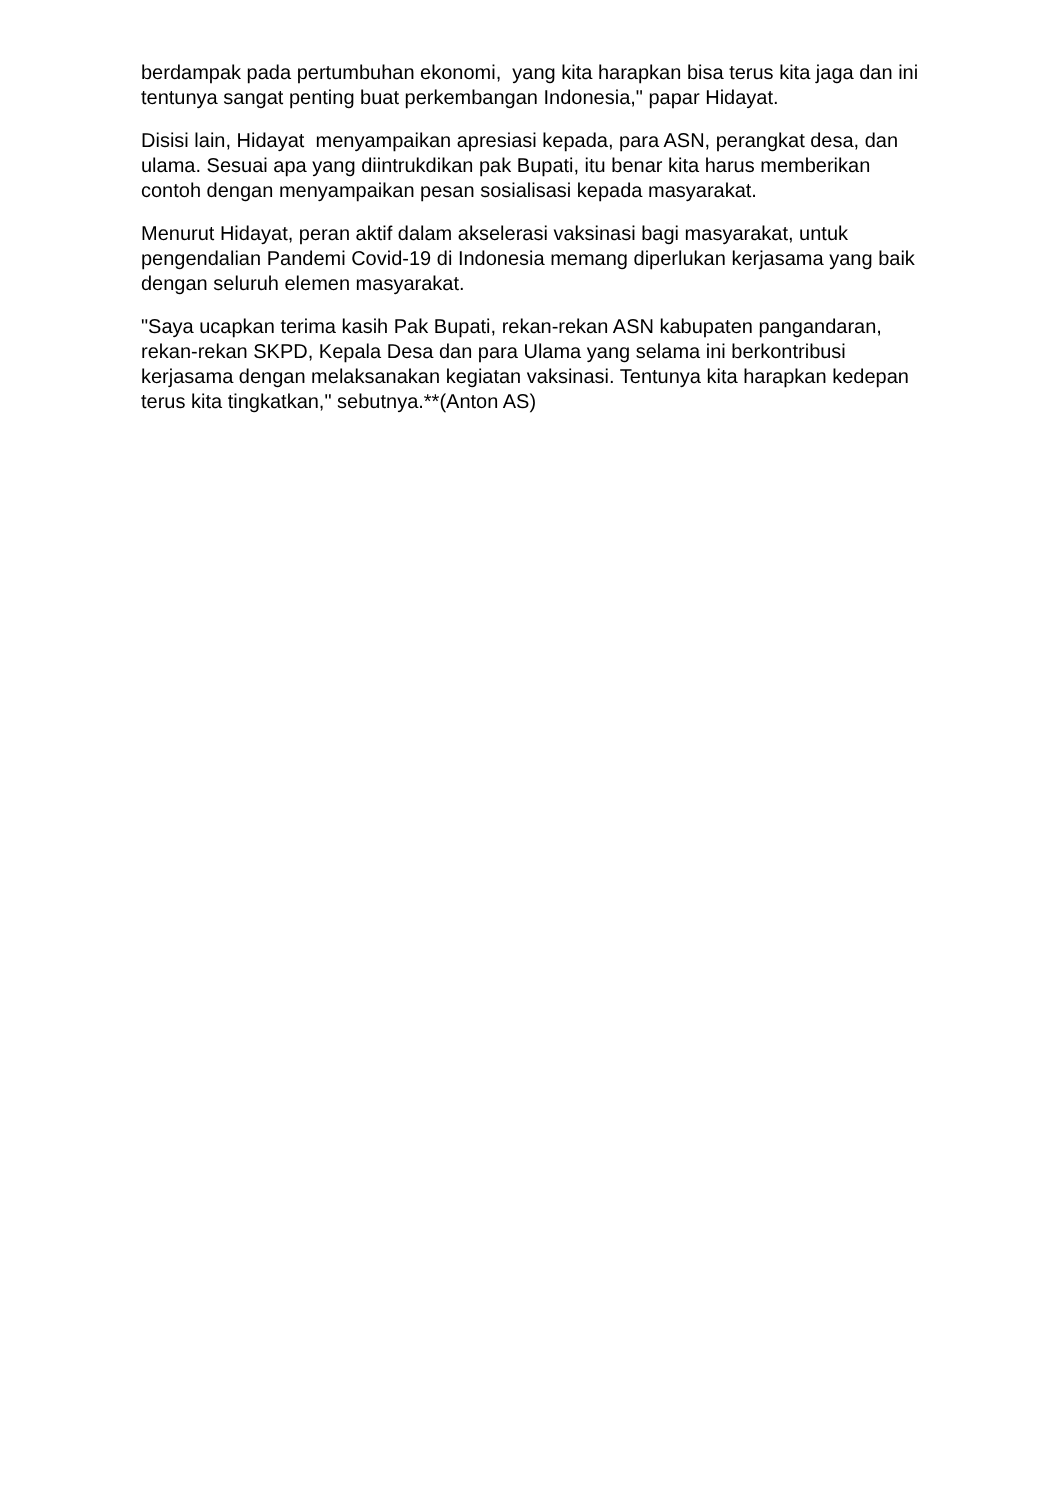berdampak pada pertumbuhan ekonomi, yang kita harapkan bisa terus kita jaga dan ini tentunya sangat penting buat perkembangan Indonesia," papar Hidayat.
Disisi lain, Hidayat menyampaikan apresiasi kepada, para ASN, perangkat desa, dan ulama. Sesuai apa yang diintrukdikan pak Bupati, itu benar kita harus memberikan contoh dengan menyampaikan pesan sosialisasi kepada masyarakat.
Menurut Hidayat, peran aktif dalam akselerasi vaksinasi bagi masyarakat, untuk pengendalian Pandemi Covid-19 di Indonesia memang diperlukan kerjasama yang baik dengan seluruh elemen masyarakat.
"Saya ucapkan terima kasih Pak Bupati, rekan-rekan ASN kabupaten pangandaran, rekan-rekan SKPD, Kepala Desa dan para Ulama yang selama ini berkontribusi kerjasama dengan melaksanakan kegiatan vaksinasi. Tentunya kita harapkan kedepan terus kita tingkatkan," sebutnya.**(Anton AS)